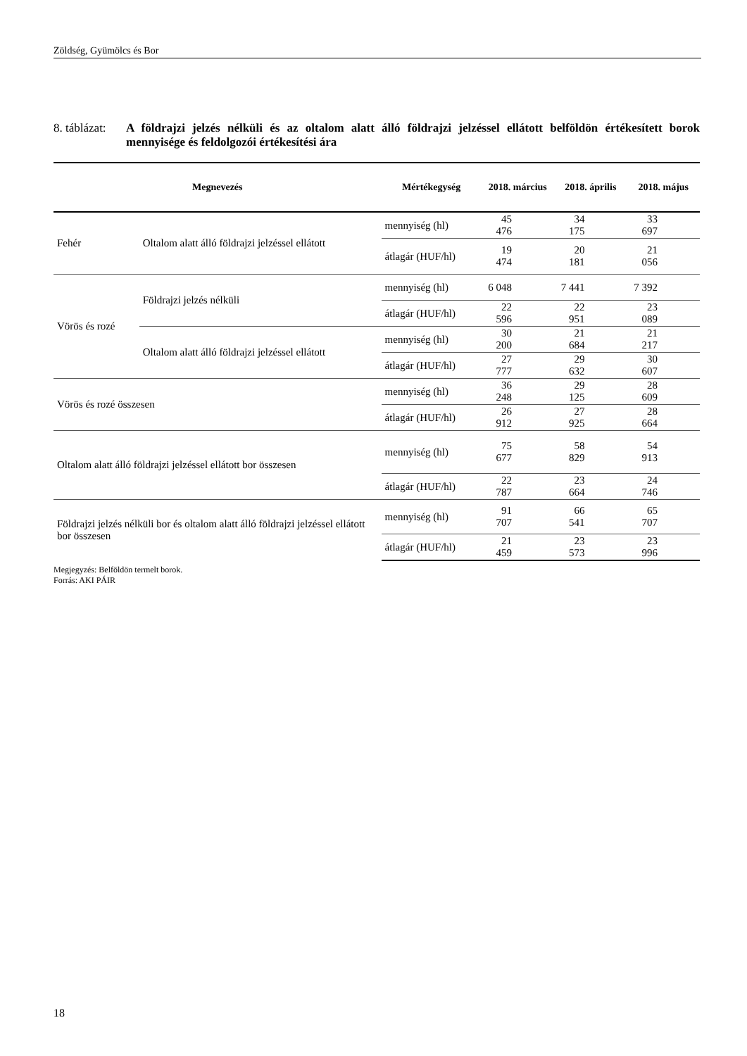Zöldség, Gyümölcs és Bor
8. táblázat:
A földrajzi jelzés nélküli és az oltalom alatt álló földrajzi jelzéssel ellátott belföldön értékesített borok mennyisége és feldolgozói értékesítési ára
| Megnevezés | | Mértékegység | 2018. március | 2018. április | 2018. május |
| --- | --- | --- | --- | --- | --- |
| Fehér | Oltalom alatt álló földrajzi jelzéssel ellátott | mennyiség (hl) | 45 476 | 34 175 | 33 697 |
| | | átlagár (HUF/hl) | 19 474 | 20 181 | 21 056 |
| Vörös és rozé | Földrajzi jelzés nélküli | mennyiség (hl) | 6 048 | 7 441 | 7 392 |
| | | átlagár (HUF/hl) | 22 596 | 22 951 | 23 089 |
| | Oltalom alatt álló földrajzi jelzéssel ellátott | mennyiség (hl) | 30 200 | 21 684 | 21 217 |
| | | átlagár (HUF/hl) | 27 777 | 29 632 | 30 607 |
| Vörös és rozé összesen | | mennyiség (hl) | 36 248 | 29 125 | 28 609 |
| | | átlagár (HUF/hl) | 26 912 | 27 925 | 28 664 |
| Oltalom alatt álló földrajzi jelzéssel ellátott bor összesen | | mennyiség (hl) | 75 677 | 58 829 | 54 913 |
| | | átlagár (HUF/hl) | 22 787 | 23 664 | 24 746 |
| Földrajzi jelzés nélküli bor és oltalom alatt álló földrajzi jelzéssel ellátott bor összesen | | mennyiség (hl) | 91 707 | 66 541 | 65 707 |
| | | átlagár (HUF/hl) | 21 459 | 23 573 | 23 996 |
Megjegyzés: Belföldön termelt borok.
Forrás: AKI PÁIR
18